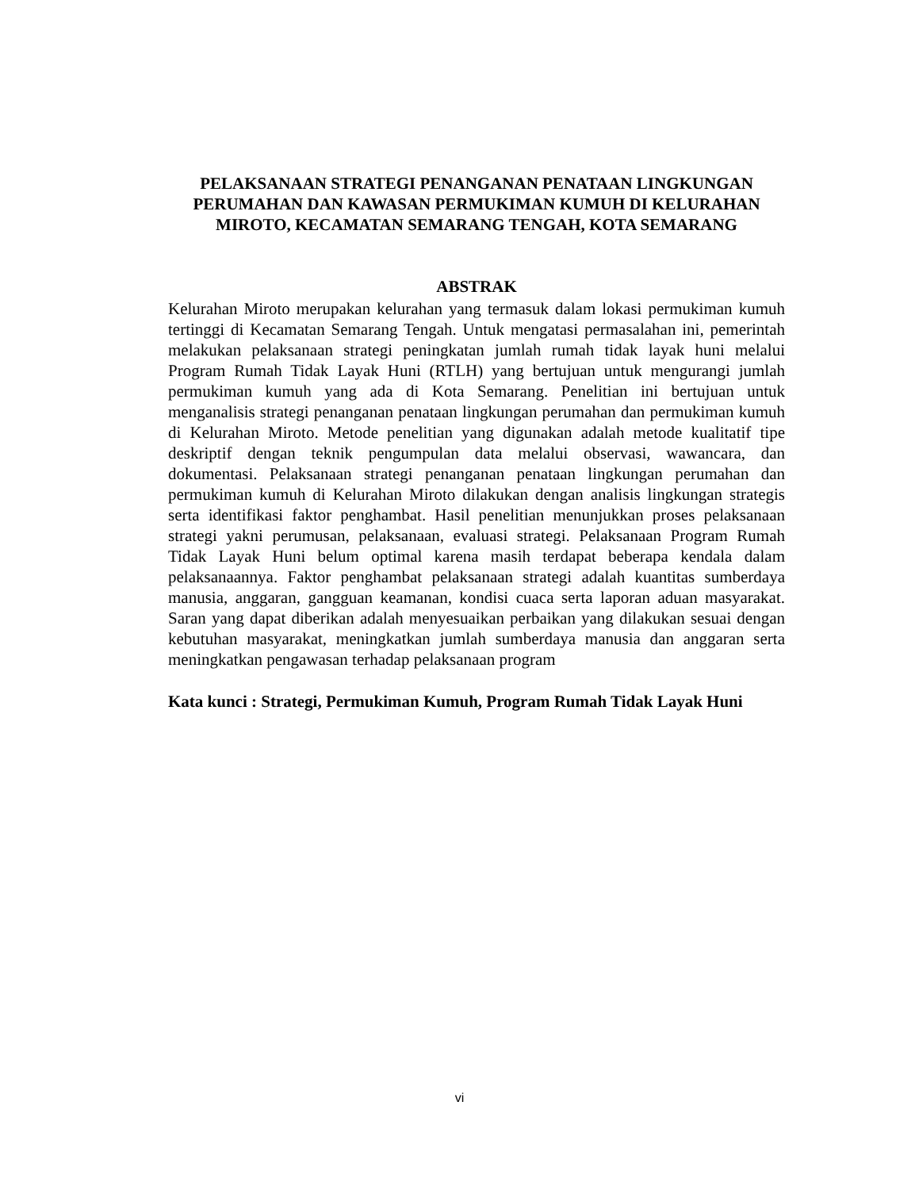PELAKSANAAN STRATEGI PENANGANAN PENATAAN LINGKUNGAN PERUMAHAN DAN KAWASAN PERMUKIMAN KUMUH DI KELURAHAN MIROTO, KECAMATAN SEMARANG TENGAH, KOTA SEMARANG
ABSTRAK
Kelurahan Miroto merupakan kelurahan yang termasuk dalam lokasi permukiman kumuh tertinggi di Kecamatan Semarang Tengah. Untuk mengatasi permasalahan ini, pemerintah melakukan pelaksanaan strategi peningkatan jumlah rumah tidak layak huni melalui Program Rumah Tidak Layak Huni (RTLH) yang bertujuan untuk mengurangi jumlah permukiman kumuh yang ada di Kota Semarang. Penelitian ini bertujuan untuk menganalisis strategi penanganan penataan lingkungan perumahan dan permukiman kumuh di Kelurahan Miroto. Metode penelitian yang digunakan adalah metode kualitatif tipe deskriptif dengan teknik pengumpulan data melalui observasi, wawancara, dan dokumentasi. Pelaksanaan strategi penanganan penataan lingkungan perumahan dan permukiman kumuh di Kelurahan Miroto dilakukan dengan analisis lingkungan strategis serta identifikasi faktor penghambat. Hasil penelitian menunjukkan proses pelaksanaan strategi yakni perumusan, pelaksanaan, evaluasi strategi. Pelaksanaan Program Rumah Tidak Layak Huni belum optimal karena masih terdapat beberapa kendala dalam pelaksanaannya. Faktor penghambat pelaksanaan strategi adalah kuantitas sumberdaya manusia, anggaran, gangguan keamanan, kondisi cuaca serta laporan aduan masyarakat. Saran yang dapat diberikan adalah menyesuaikan perbaikan yang dilakukan sesuai dengan kebutuhan masyarakat, meningkatkan jumlah sumberdaya manusia dan anggaran serta meningkatkan pengawasan terhadap pelaksanaan program
Kata kunci : Strategi, Permukiman Kumuh, Program Rumah Tidak Layak Huni
vi